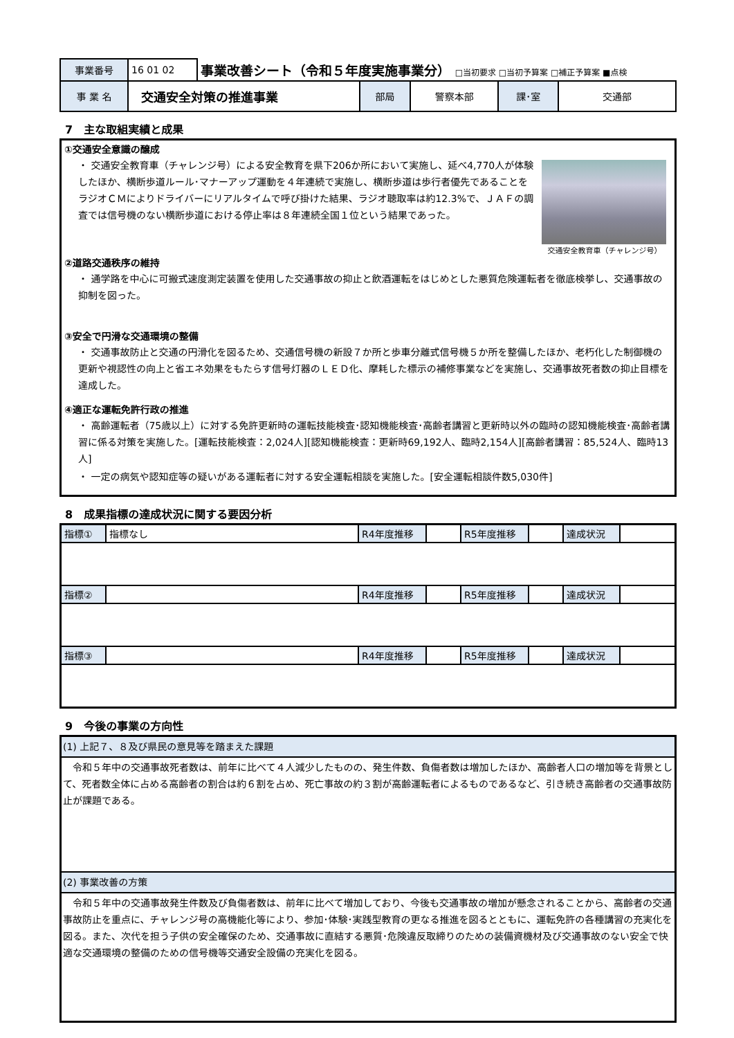| 事業番号 | 16 01 02 | 事業改善シート（令和５年度実施事業分） □当初要求 □当初予算案 □補正予算案 ■点検 | | | | |
| 事 業 名 | 交通安全対策の推進事業 | | 部局 | 警察本部 | 課･室 | 交通部 |
7　主な取組実績と成果
①交通安全意識の醸成
交通安全教育車（チャレンジ号）
・ 交通安全教育車（チャレンジ号）による安全教育を県下206か所において実施し、延べ4,770人が体験したほか、横断歩道ルール･マナーアップ運動を４年連続で実施し、横断歩道は歩行者優先であることをラジオＣＭによりドライバーにリアルタイムで呼び掛けた結果、ラジオ聴取率は約12.3%で、ＪＡＦの調査では信号機のない横断歩道における停止率は８年連続全国１位という結果であった。
②道路交通秩序の維持
・ 通学路を中心に可搬式速度測定装置を使用した交通事故の抑止と飲酒運転をはじめとした悪質危険運転者を徹底検挙し、交通事故の抑制を図った。
③安全で円滑な交通環境の整備
・ 交通事故防止と交通の円滑化を図るため、交通信号機の新設７か所と歩車分離式信号機５か所を整備したほか、老朽化した制御機の更新や視認性の向上と省エネ効果をもたらす信号灯器のＬＥＤ化、摩耗した標示の補修事業などを実施し、交通事故死者数の抑止目標を達成した。
④適正な運転免許行政の推進
・ 高齢運転者（75歳以上）に対する免許更新時の運転技能検査･認知機能検査･高齢者講習と更新時以外の臨時の認知機能検査･高齢者講習に係る対策を実施した。[運転技能検査：2,024人][認知機能検査：更新時69,192人、臨時2,154人][高齢者講習：85,524人、臨時13人]
・ 一定の病気や認知症等の疑いがある運転者に対する安全運転相談を実施した。[安全運転相談件数5,030件]
8　成果指標の達成状況に関する要因分析
| 指標① | 指標なし | R4年度推移 | | R5年度推移 | | 達成状況 | |
| 指標② | | R4年度推移 | | R5年度推移 | | 達成状況 | |
| 指標③ | | R4年度推移 | | R5年度推移 | | 達成状況 | |
9　今後の事業の方向性
| (1) 上記７、８及び県民の意見等を踏まえた課題 |
| 令和５年中の交通事故死者数は、前年に比べて４人減少したものの、発生件数、負傷者数は増加したほか、高齢者人口の増加等を背景として、死者数全体に占める高齢者の割合は約６割を占め、死亡事故の約３割が高齢運転者によるものであるなど、引き続き高齢者の交通事故防止が課題である。 |
| (2) 事業改善の方策 |
| 令和５年中の交通事故発生件数及び負傷者数は、前年に比べて増加しており、今後も交通事故の増加が懸念されることから、高齢者の交通事故防止を重点に、チャレンジ号の高機能化等により、参加･体験･実践型教育の更なる推進を図るとともに、運転免許の各種講習の充実化を図る。また、次代を担う子供の安全確保のため、交通事故に直結する悪質･危険違反取締りのための装備資機材及び交通事故のない安全で快適な交通環境の整備のための信号機等交通安全設備の充実化を図る。 |